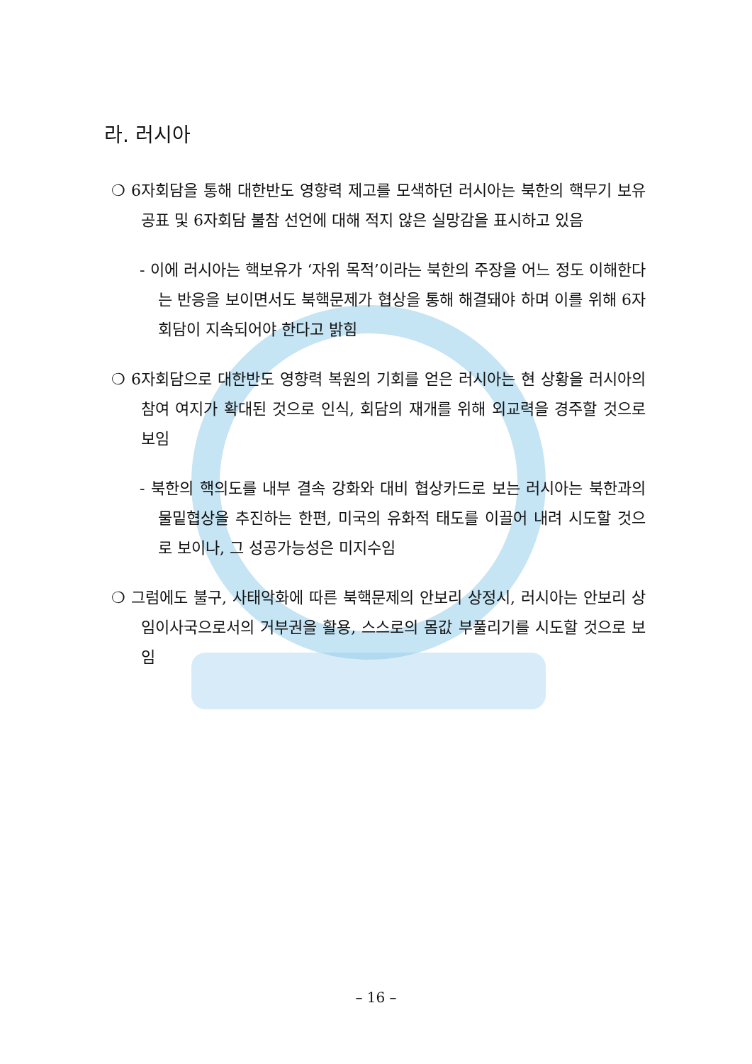라. 러시아
❍ 6자회담을 통해 대한반도 영향력 제고를 모색하던 러시아는 북한의 핵무기 보유 공표 및 6자회담 불참 선언에 대해 적지 않은 실망감을 표시하고 있음
- 이에 러시아는 핵보유가 ‘자위 목적’이라는 북한의 주장을 어느 정도 이해한다는 반응을 보이면서도 북핵문제가 협상을 통해 해결돼야 하며 이를 위해 6자회담이 지속되어야 한다고 밝힘
❍ 6자회담으로 대한반도 영향력 복원의 기회를 얻은 러시아는 현 상황을 러시아의 참여 여지가 확대된 것으로 인식, 회담의 재개를 위해 외교력을 경주할 것으로 보임
- 북한의 핵의도를 내부 결속 강화와 대비 협상카드로 보는 러시아는 북한과의 물밑협상을 추진하는 한편, 미국의 유화적 태도를 이끌어 내려 시도할 것으로 보이나, 그 성공가능성은 미지수임
❍ 그럼에도 불구, 사태악화에 따른 북핵문제의 안보리 상정시, 러시아는 안보리 상임이사국으로서의 거부권을 활용, 스스로의 몸값 부풀리기를 시도할 것으로 보임
– 16 –